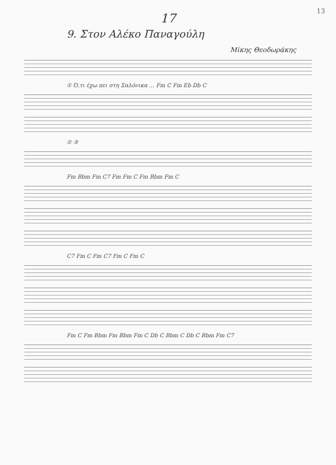13
17
9. Στον Αλέκο Παναγούλη
Μίκης Θεοδωράκης
① Ό,τι έχω πει στη Σαλόνικα ... Fm C Fm Eb Db C
② ③
Fm Bbm Fm C7 Fm Fm C Fm Bbm Fm C
C7 Fm C Fm C7 Fm C Fm C
Fm C Fm Bbm Fm Bbm Fm C Db C Bbm C Db C Bbm Fm C7